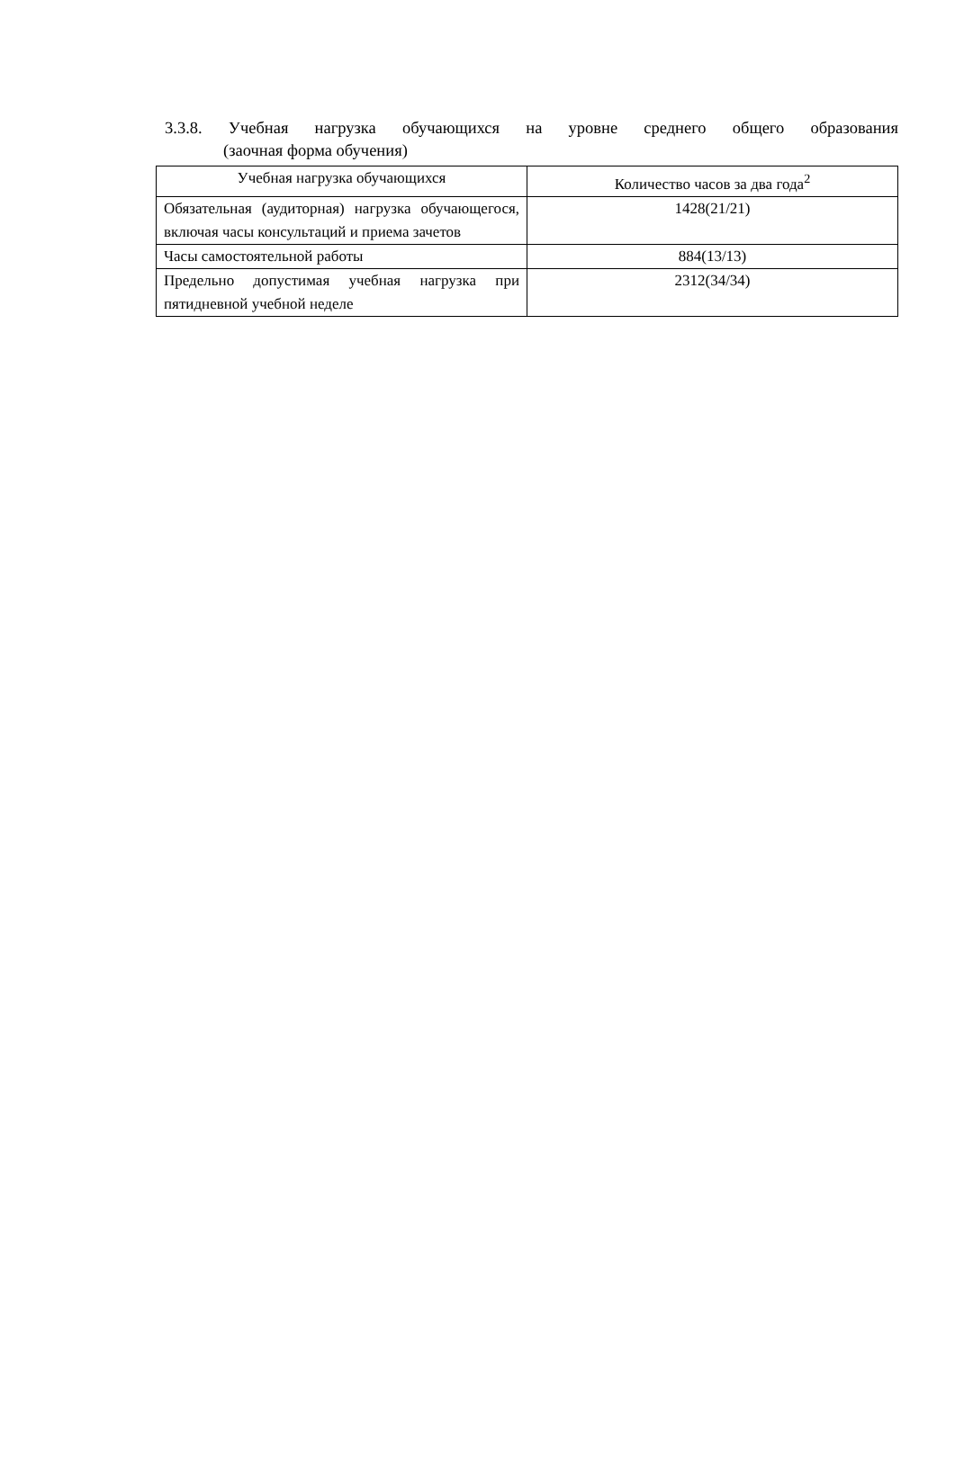3.3.8. Учебная нагрузка обучающихся на уровне среднего общего образования
(заочная форма обучения)
| Учебная нагрузка обучающихся | Количество часов за два года<sup>2</sup> |
| --- | --- |
| Обязательная (аудиторная) нагрузка обучающегося, включая часы консультаций и приема зачетов | 1428(21/21) |
| Часы самостоятельной работы | 884(13/13) |
| Предельно допустимая учебная нагрузка при пятидневной учебной неделе | 2312(34/34) |